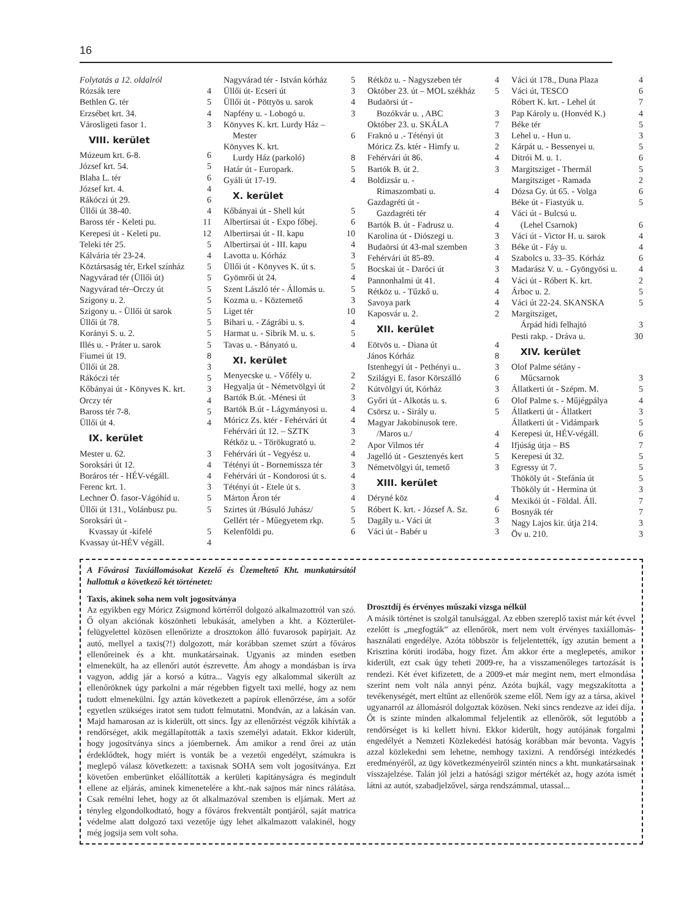16
Folytatás a 12. oldalról
| Rózsák tere | 4 |
| Bethlen G. tér | 5 |
| Erzsébet krt. 34. | 4 |
| Városligeti fasor 1. | 3 |
VIII. kerület
| Múzeum krt. 6-8. | 6 |
| József krt. 54. | 5 |
| Blaha L. tér | 6 |
| József krt. 4. | 4 |
| Rákóczi út 29. | 6 |
| Üllői út 38-40. | 4 |
| Baross tér - Keleti pu. | 11 |
| Kerepesi út - Keleti pu. | 12 |
| Teleki tér 25. | 5 |
| Kálvária tér 23-24. | 4 |
| Köztársaság tér, Erkel színház | 5 |
| Nagyvárad tér (Üllői út) | 5 |
| Nagyvárad tér–Orczy út | 5 |
| Szigony u. 2. | 5 |
| Szigony u. - Üllői út sarok | 5 |
| Üllői út 78. | 5 |
| Korányi S. u. 2. | 5 |
| Illés u. - Práter u. sarok | 5 |
| Fiumei út 19. | 8 |
| Üllői út 28. | 3 |
| Rákóczi tér | 5 |
| Kőbányai út - Könyves K. krt. | 3 |
| Orczy tér | 4 |
| Baross tér 7-8. | 5 |
| Üllői út 4. | 4 |
IX. kerület
| Mester u. 62. | 3 |
| Soroksári út 12. | 4 |
| Boráros tér - HÉV-végáll. | 4 |
| Ferenc krt. 1. | 3 |
| Lechner Ö. fasor-Vágóhíd u. | 5 |
| Üllői út 131., Volánbusz pu. | 5 |
| Soroksári út - Kvassay út -kifelé | 5 |
| Kvassay út-HÉV végáll. | 4 |
| Nagyvárad tér - István kórház | 5 |
| Üllői út- Ecseri út | 3 |
| Üllői út - Pöttyös u. sarok | 4 |
| Napfény u. - Lobogó u. | 3 |
| Könyves K. krt. Lurdy Ház – Mester | 6 |
| Könyves K. krt. Lurdy Ház (parkoló) | 8 |
| Határ út - Europark. | 5 |
| Gyáli út 17-19. | 4 |
X. kerület
| Kőbányai út - Shell kút | 5 |
| Albertirsai út - Expo főbej. | 6 |
| Albertirsai út - II. kapu | 10 |
| Albertirsai út - III. kapu | 4 |
| Lavotta u. Kórház | 3 |
| Üllői út - Könyves K. út s. | 5 |
| Gyömrői út 24. | 4 |
| Szent László tér - Állomás u. | 5 |
| Kozma u. - Köztemető | 3 |
| Liget tér | 10 |
| Bihari u. - Zágrábi u. s. | 4 |
| Harmat u. - Sibrik M. u. s. | 5 |
| Tavas u. - Bányató u. | 4 |
XI. kerület
| Menyecske u. - Vőfély u. | 2 |
| Hegyalja út - Németvölgyi út | 2 |
| Bartók B.út. -Ménesi út | 3 |
| Bartók B.út - Lágymányosi u. | 4 |
| Móricz Zs. ktér - Fehérvári út | 4 |
| Fehérvári út 12. – SZTK | 3 |
| Rétköz u. - Törökugrató u. | 2 |
| Fehérvári út - Vegyész u. | 4 |
| Tétényi út - Bornemissza tér | 3 |
| Fehérvári út - Kondorosi út s. | 4 |
| Tétényi út - Etele út s. | 3 |
| Márton Áron tér | 4 |
| Szirtes út /Búsuló Juhász/ | 5 |
| Gellért tér - Műegyetem rkp. | 5 |
| Kelenföldi pu. | 6 |
| Rétköz u. - Nagyszeben tér | 4 |
| Október 23. út – MOL székház | 5 |
| Budaörsi út - Bozókvár u. , ABC | 3 |
| Október 23. u. SKÁLA | 7 |
| Fraknó u .- Tétényi út | 3 |
| Móricz Zs. ktér - Himfy u. | 2 |
| Fehérvári út 86. | 4 |
| Bartók B. út 2. | 3 |
| Boldizsár u. - Rimaszombati u. | 4 |
| Gazdagréti út - Gazdagréti tér | 4 |
| Bartók B. út - Fadrusz u. | 4 |
| Karolina út - Diószegi u. | 3 |
| Budaörsi út 43-mal szemben | 3 |
| Fehérvári út 85-89. | 4 |
| Bocskai út - Daróci út | 3 |
| Pannonhalmi út 41. | 4 |
| Rétköz u. - Tűzkő u. | 4 |
| Savoya park | 4 |
| Kaposvár u. 2. | 2 |
XII. kerület
| Eötvös u. - Diana út | 4 |
| János Kórház | 8 |
| Istenhegyi út - Pethényi u.. | 3 |
| Szilágyi E. fasor Körszálló | 6 |
| Kútvölgyi út, Kórház | 3 |
| Győri út - Alkotás u. s. | 6 |
| Csörsz u. - Sirály u. | 5 |
| Magyar Jakobinusok tere. /Maros u./ | 4 |
| Apor Vilmos tér | 4 |
| Jagelló út - Gesztenyés kert | 5 |
| Németvölgyi út, temető | 3 |
XIII. kerület
| Déryné köz | 4 |
| Róbert K. krt. - József A. Sz. | 6 |
| Dagály u.- Váci út | 3 |
| Váci út - Babér u | 3 |
| Váci út 178., Duna Plaza | 4 |
| Váci út, TESCO | 6 |
| Róbert K. krt. - Lehel út | 7 |
| Pap Károly u. (Honvéd K.) | 4 |
| Béke tér | 5 |
| Lehel u. - Hun u. | 3 |
| Kárpát u. - Bessenyei u. | 5 |
| Ditrói M. u. 1. | 6 |
| Margitsziget - Thermál | 5 |
| Margitsziget - Ramada | 2 |
| Dózsa Gy. út 65. - Volga | 6 |
| Béke út - Fiastyúk u. | 5 |
| Váci út - Bulcsú u. (Lehel Csarnok) | 6 |
| Váci út - Victor H. u. sarok | 4 |
| Béke út - Fáy u. | 4 |
| Szabolcs u. 33–35. Kórház | 6 |
| Madarász V. u. - Gyöngyösi u. | 4 |
| Váci út - Róbert K. krt. | 2 |
| Árboc u. 2. | 5 |
| Váci út 22-24. SKANSKA | 5 |
| Margitsziget, Árpád hídi felhajtó | 3 |
| Pesti rakp. - Dráva u. | 30 |
XIV. kerület
| Olof Palme sétány - Műcsarnok | 3 |
| Állatkerti út - Szépm. M. | 5 |
| Olof Palme s. - Műjégpálya | 4 |
| Állatkerti út - Állatkert | 3 |
| Állatkerti út - Vidámpark | 5 |
| Kerepesi út, HÉV-végáll. | 6 |
| Ifjúság útja – BS | 7 |
| Kerepesi út 32. | 5 |
| Egressy út 7. | 5 |
| Thököly út - Stefánia út | 5 |
| Thököly út - Hermina út | 3 |
| Mexikói út - Földal. Áll. | 7 |
| Bosnyák tér | 7 |
| Nagy Lajos kir. útja 214. | 3 |
| Öv u. 210. | 3 |
A Fővárosi Taxiállomásokat Kezelő és Üzemeltető Kht. munkatársától hallottuk a következő két történetet:
Taxis, akinek soha nem volt jogosítványa
Az egyikben egy Móricz Zsigmond körtérről dolgozó alkalmazottról van szó. Ő olyan akciónak köszönheti lebukását, amelyben a kht. a Közterület-felügyelettel közösen ellenőrizte a drosztokon álló fuvarosok papírjait. Az autó, mellyel a taxis(?!) dolgozott, már korábban szemet szúrt a főváros ellenőreinek és a kht. munkatársainak. Ugyanis az minden esetben elmenekült, ha az ellenőri autót észrevette. Ám ahogy a mondásban is írva vagyon, addig jár a korsó a kútra... Vagyis egy alkalommal sikerült az ellenőröknek úgy parkolni a már régebben figyelt taxi mellé, hogy az nem tudott elmenekülni. Így aztán következett a papírok ellenőrzése, ám a sofőr egyetlen szükséges iratot sem tudott felmutatni. Mondván, az a lakásán van. Majd hamarosan az is kiderült, ott sincs. Így az ellenőrzést végzők kihívták a rendőrséget, akik megállapították a taxis személyi adatait. Ekkor kiderült, hogy jogosítványa sincs a jóembernek. Ám amikor a rend őrei az után érdeklődtek, hogy miért is vonták be a vezetői engedélyt, számukra is meglepő válasz következett: a taxisnak SOHA sem volt jogosítványa. Ezt követően emberünket előállították a kerületi kapitányságra és megindult ellene az eljárás, aminek kimenetelére a kht.-nak sajnos már nincs rálátása. Csak remélni lehet, hogy az őt alkalmazóval szemben is eljárnak. Mert az tényleg elgondolkodtató, hogy a főváros frekventált pontjáról, saját matrica védelme alatt dolgozó taxi vezetője úgy lehet alkalmazott valakinél, hogy még jogsija sem volt soha.
Drosztdíj és érvényes műszaki vizsga nélkül
A másik történet is szolgál tanulsággal. Az ebben szereplő taxist már két évvel ezelőtt is „megfogták” az ellenőrök, mert nem volt érvényes taxiállomás-használati engedélye. Azóta többször is feljelentették, így azután bement a Krisztina körúti irodába, hogy fizet. Ám akkor érte a meglepetés, amikor kiderült, ezt csak úgy teheti 2009-re, ha a visszamenőleges tartozását is rendezi. Két évet kifizetett, de a 2009-et már megint nem, mert elmondása szerint nem volt nála annyi pénz. Azóta bujkál, vagy megszakította a tevékenységét, mert eltűnt az ellenőrök szeme elől. Nem így az a társa, akivel ugyanarról az állomásról dolgoztak közösen. Neki sincs rendezve az idei díja. Őt is szinte minden alkalommal feljelentik az ellenőrök, sőt legutóbb a rendőrséget is ki kellett hívni. Ekkor kiderült, hogy autójának forgalmi engedélyét a Nemzeti Közlekedési hatóság korábban már bevonta. Vagyis azzal közlekedni sem lehetne, nemhogy taxizni. A rendőrségi intézkedés eredményéről, az ügy következményeiről szintén nincs a kht. munkatársainak visszajelzése. Talán jól jelzi a hatósági szigor mértékét az, hogy azóta ismét látni az autót, szabadjelzővel, sárga rendszámmal, utassal...